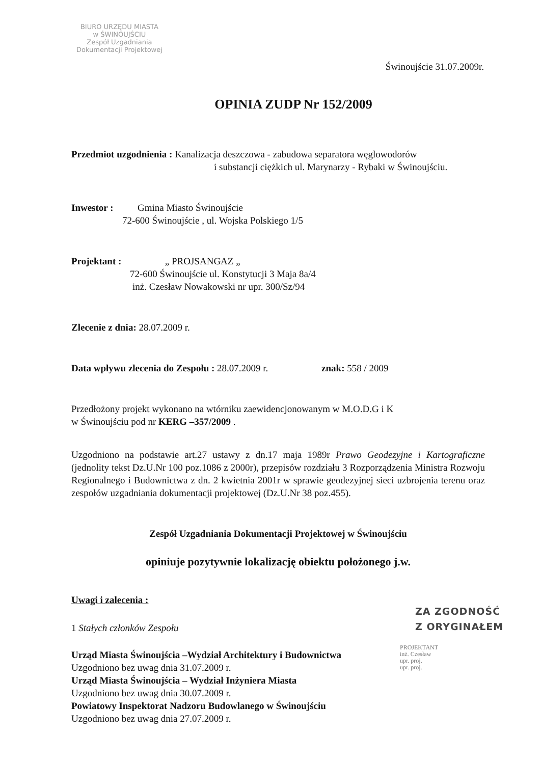BIURO URZĘDU MIASTA
w ŚWINOUJŚCIU
Zespół Uzgadniania
Dokumentacji Projektowej
Świnoujście 31.07.2009r.
OPINIA ZUDP Nr 152/2009
Przedmiot uzgodnienia : Kanalizacja deszczowa - zabudowa separatora węglowodorów
i substancji ciężkich ul. Marynarzy - Rybaki w Świnoujściu.
Inwestor : Gmina Miasto Świnoujście
72-600 Świnoujście , ul. Wojska Polskiego 1/5
Projektant : „ PROJSANGAZ „
72-600 Świnoujście ul. Konstytucji 3 Maja 8a/4
inż. Czesław Nowakowski nr upr. 300/Sz/94
Zlecenie z dnia: 28.07.2009 r.
Data wpływu zlecenia do Zespołu : 28.07.2009 r. znak: 558 / 2009
Przedłożony projekt wykonano na wtórniku zaewidencjonowanym w M.O.D.G i K
w Świnoujściu pod nr KERG –357/2009 .
Uzgodniono na podstawie art.27 ustawy z dn.17 maja 1989r Prawo Geodezyjne i Kartograficzne (jednolity tekst Dz.U.Nr 100 poz.1086 z 2000r), przepisów rozdziału 3 Rozporządzenia Ministra Rozwoju Regionalnego i Budownictwa z dn. 2 kwietnia 2001r w sprawie geodezyjnej sieci uzbrojenia terenu oraz zespołów uzgadniania dokumentacji projektowej (Dz.U.Nr 38 poz.455).
Zespół Uzgadniania Dokumentacji Projektowej w Świnoujściu
opiniuje pozytywnie lokalizację obiektu położonego j.w.
Uwagi i zalecenia :
1 Stałych członków Zespołu
Urząd Miasta Świnoujścia –Wydział Architektury i Budownictwa
Uzgodniono bez uwag dnia 31.07.2009 r.
Urząd Miasta Świnoujścia – Wydział Inżyniera Miasta
Uzgodniono bez uwag dnia 30.07.2009 r.
Powiatowy Inspektorat Nadzoru Budowlanego w Świnoujściu
Uzgodniono bez uwag dnia 27.07.2009 r.
ZA ZGODNOŚĆ
Z ORYGINAŁEM
PROJEKTANT
inż. Czesław
upr. proj.
upr. proj.